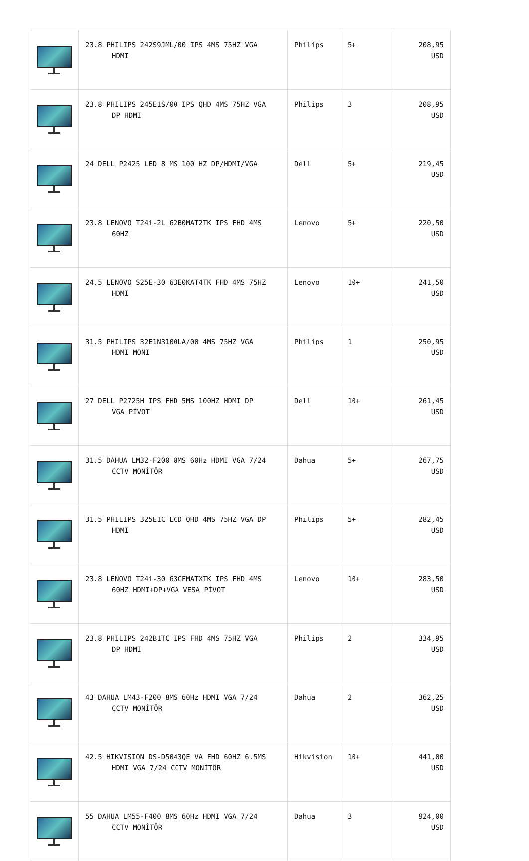| | 23.8 PHILIPS 242S9JML/00 IPS 4MS 75HZ VGA HDMI | Philips | 5+ | 208,95 USD |
| | 23.8 PHILIPS 245E1S/00 IPS QHD 4MS 75HZ VGA DP HDMI | Philips | 3 | 208,95 USD |
| | 24 DELL P2425 LED 8 MS 100 HZ DP/HDMI/VGA | Dell | 5+ | 219,45 USD |
| | 23.8 LENOVO T24i-2L 62B0MAT2TK IPS FHD 4MS 60HZ | Lenovo | 5+ | 220,50 USD |
| | 24.5 LENOVO S25E-30 63E0KAT4TK FHD 4MS 75HZ HDMI | Lenovo | 10+ | 241,50 USD |
| | 31.5 PHILIPS 32E1N3100LA/00 4MS 75HZ VGA HDMI MONI | Philips | 1 | 250,95 USD |
| | 27 DELL P2725H IPS FHD 5MS 100HZ HDMI DP VGA PİVOT | Dell | 10+ | 261,45 USD |
| | 31.5 DAHUA LM32-F200 8MS 60Hz HDMI VGA 7/24 CCTV MONİTÖR | Dahua | 5+ | 267,75 USD |
| | 31.5 PHILIPS 325E1C LCD QHD 4MS 75HZ VGA DP HDMI | Philips | 5+ | 282,45 USD |
| | 23.8 LENOVO T24i-30 63CFMATXTK IPS FHD 4MS 60HZ HDMI+DP+VGA VESA PİVOT | Lenovo | 10+ | 283,50 USD |
| | 23.8 PHILIPS 242B1TC IPS FHD 4MS 75HZ VGA DP HDMI | Philips | 2 | 334,95 USD |
| | 43 DAHUA LM43-F200 8MS 60Hz HDMI VGA 7/24 CCTV MONİTÖR | Dahua | 2 | 362,25 USD |
| | 42.5 HIKVISION DS-D5043QE VA FHD 60HZ 6.5MS HDMI VGA 7/24 CCTV MONİTÖR | Hikvision | 10+ | 441,00 USD |
| | 55 DAHUA LM55-F400 8MS 60Hz HDMI VGA 7/24 CCTV MONİTÖR | Dahua | 3 | 924,00 USD |